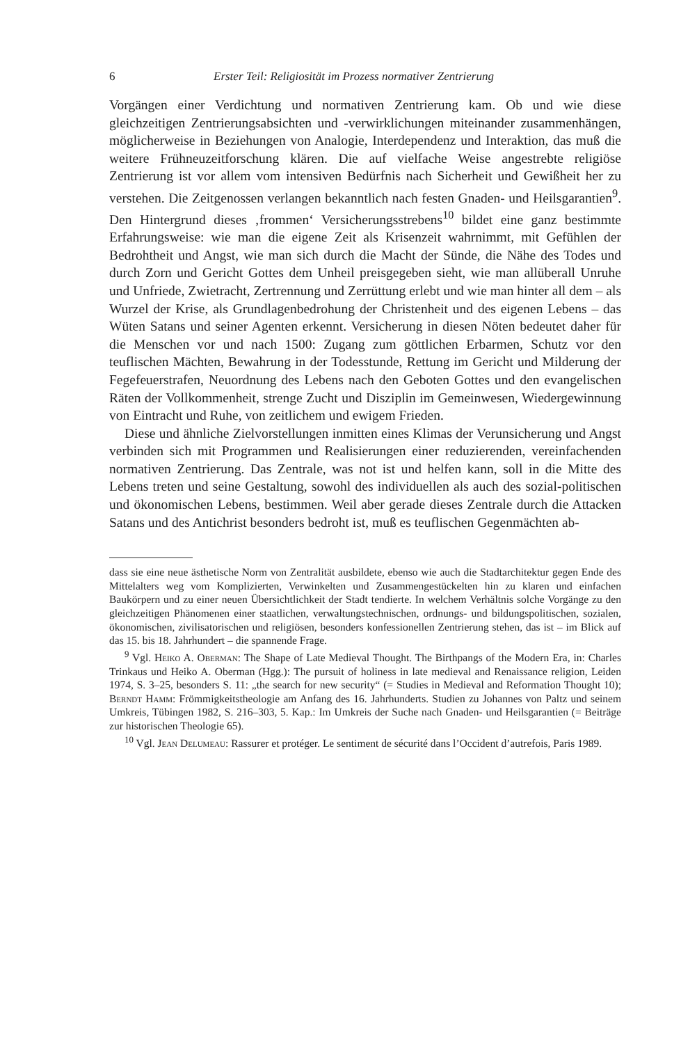6 Erster Teil: Religiosität im Prozess normativer Zentrierung
Vorgängen einer Verdichtung und normativen Zentrierung kam. Ob und wie diese gleichzeitigen Zentrierungsabsichten und -verwirklichungen miteinander zusammenhängen, möglicherweise in Beziehungen von Analogie, Interdependenz und Interaktion, das muß die weitere Frühneuzeitforschung klären. Die auf vielfache Weise angestrebte religiöse Zentrierung ist vor allem vom intensiven Bedürfnis nach Sicherheit und Gewißheit her zu verstehen. Die Zeitgenossen verlangen bekanntlich nach festen Gnaden- und Heilsgarantien<sup>9</sup>. Den Hintergrund dieses ‚frommen‘ Versicherungsstrebens<sup>10</sup> bildet eine ganz bestimmte Erfahrungsweise: wie man die eigene Zeit als Krisenzeit wahrnimmt, mit Gefühlen der Bedrohtheit und Angst, wie man sich durch die Macht der Sünde, die Nähe des Todes und durch Zorn und Gericht Gottes dem Unheil preisgegeben sieht, wie man allüberall Unruhe und Unfriede, Zwietracht, Zertrennung und Zerrüttung erlebt und wie man hinter all dem – als Wurzel der Krise, als Grundlagenbedrohung der Christenheit und des eigenen Lebens – das Wüten Satans und seiner Agenten erkennt. Versicherung in diesen Nöten bedeutet daher für die Menschen vor und nach 1500: Zugang zum göttlichen Erbarmen, Schutz vor den teuflischen Mächten, Bewahrung in der Todesstunde, Rettung im Gericht und Milderung der Fegefeuerstrafen, Neuordnung des Lebens nach den Geboten Gottes und den evangelischen Räten der Vollkommenheit, strenge Zucht und Disziplin im Gemeinwesen, Wiedergewinnung von Eintracht und Ruhe, von zeitlichem und ewigem Frieden.
Diese und ähnliche Zielvorstellungen inmitten eines Klimas der Verunsicherung und Angst verbinden sich mit Programmen und Realisierungen einer reduzierenden, vereinfachenden normativen Zentrierung. Das Zentrale, was not ist und helfen kann, soll in die Mitte des Lebens treten und seine Gestaltung, sowohl des individuellen als auch des sozial-politischen und ökonomischen Lebens, bestimmen. Weil aber gerade dieses Zentrale durch die Attacken Satans und des Antichrist besonders bedroht ist, muß es teuflischen Gegenmächten ab-
dass sie eine neue ästhetische Norm von Zentralität ausbildete, ebenso wie auch die Stadtarchitektur gegen Ende des Mittelalters weg vom Komplizierten, Verwinkelten und Zusammengestückelten hin zu klaren und einfachen Baukörpern und zu einer neuen Übersichtlichkeit der Stadt tendierte. In welchem Verhältnis solche Vorgänge zu den gleichzeitigen Phänomenen einer staatlichen, verwaltungstechnischen, ordnungs- und bildungspolitischen, sozialen, ökonomischen, zivilisatorischen und religiösen, besonders konfessionellen Zentrierung stehen, das ist – im Blick auf das 15. bis 18. Jahrhundert – die spannende Frage.
<sup>9</sup> Vgl. Heiko A. Oberman: The Shape of Late Medieval Thought. The Birthpangs of the Modern Era, in: Charles Trinkaus und Heiko A. Oberman (Hgg.): The pursuit of holiness in late medieval and Renaissance religion, Leiden 1974, S. 3–25, besonders S. 11: „the search for new security“ (= Studies in Medieval and Reformation Thought 10); Berndt Hamm: Frömmigkeitstheologie am Anfang des 16. Jahrhunderts. Studien zu Johannes von Paltz und seinem Umkreis, Tübingen 1982, S. 216–303, 5. Kap.: Im Umkreis der Suche nach Gnaden- und Heilsgarantien (= Beiträge zur historischen Theologie 65).
<sup>10</sup> Vgl. Jean Delumeau: Rassurer et protéger. Le sentiment de sécurité dans l’Occident d’autrefois, Paris 1989.